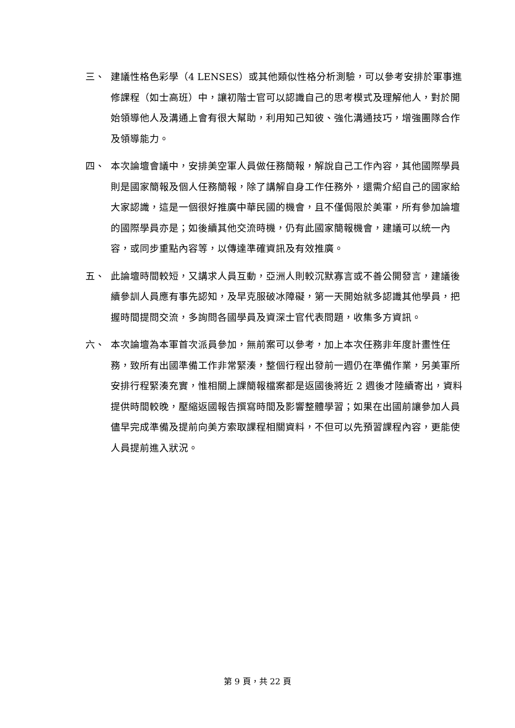三、 建議性格色彩學（4 LENSES）或其他類似性格分析測驗，可以參考安排於軍事進修課程（如士高班）中，讓初階士官可以認識自己的思考模式及理解他人，對於開始領導他人及溝通上會有很大幫助，利用知己知彼、強化溝通技巧，增強團隊合作及領導能力。
四、 本次論壇會議中，安排美空軍人員做任務簡報，解說自己工作內容，其他國際學員則是國家簡報及個人任務簡報，除了講解自身工作任務外，還需介紹自己的國家給大家認識，這是一個很好推廣中華民國的機會，且不僅侷限於美軍，所有參加論壇的國際學員亦是；如後續其他交流時機，仍有此國家簡報機會，建議可以統一內容，或同步重點內容等，以傳達準確資訊及有效推廣。
五、 此論壇時間較短，又講求人員互動，亞洲人則較沉默寡言或不善公開發言，建議後續參訓人員應有事先認知，及早克服破冰障礙，第一天開始就多認識其他學員，把握時間提問交流，多詢問各國學員及資深士官代表問題，收集多方資訊。
六、 本次論壇為本軍首次派員參加，無前案可以參考，加上本次任務非年度計畫性任務，致所有出國準備工作非常緊湊，整個行程出發前一週仍在準備作業，另美軍所安排行程緊湊充實，惟相關上課簡報檔案都是返國後將近 2 週後才陸續寄出，資料提供時間較晚，壓縮返國報告撰寫時間及影響整體學習；如果在出國前讓參加人員儘早完成準備及提前向美方索取課程相關資料，不但可以先預習課程內容，更能使人員提前進入狀況。
第 9 頁，共 22 頁